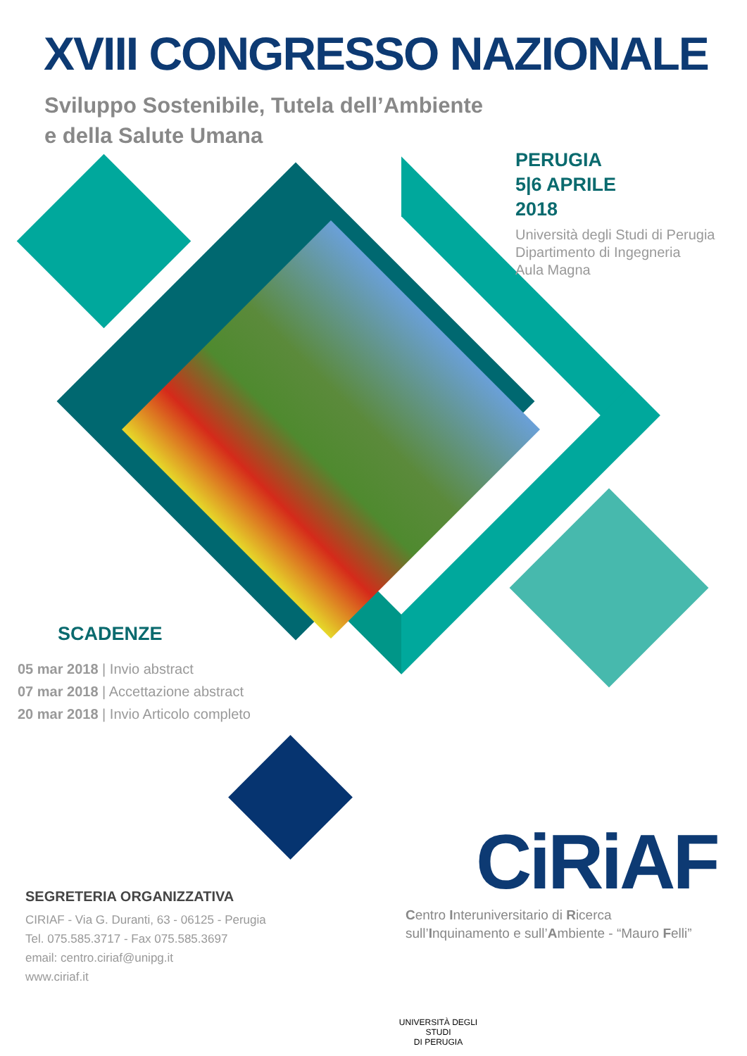XVIII CONGRESSO NAZIONALE
Sviluppo Sostenibile, Tutela dell’Ambiente
e della Salute Umana
PERUGIA
5|6 APRILE
2018
Università degli Studi di Perugia
Dipartimento di Ingegneria
Aula Magna
SCADENZE
05 mar 2018 | Invio abstract
07 mar 2018 | Accettazione abstract
20 mar 2018 | Invio Articolo completo
SEGRETERIA ORGANIZZATIVA
CIRIAF - Via G. Duranti, 63 - 06125 - Perugia
Tel. 075.585.3717 - Fax 075.585.3697
email: centro.ciriaf@unipg.it
www.ciriaf.it
CiRiAF
Centro Interuniversitario di Ricerca
sull’Inquinamento e sull’Ambiente - “Mauro Felli”
UNIVERSITÀ DEGLI STUDI
DI PERUGIA